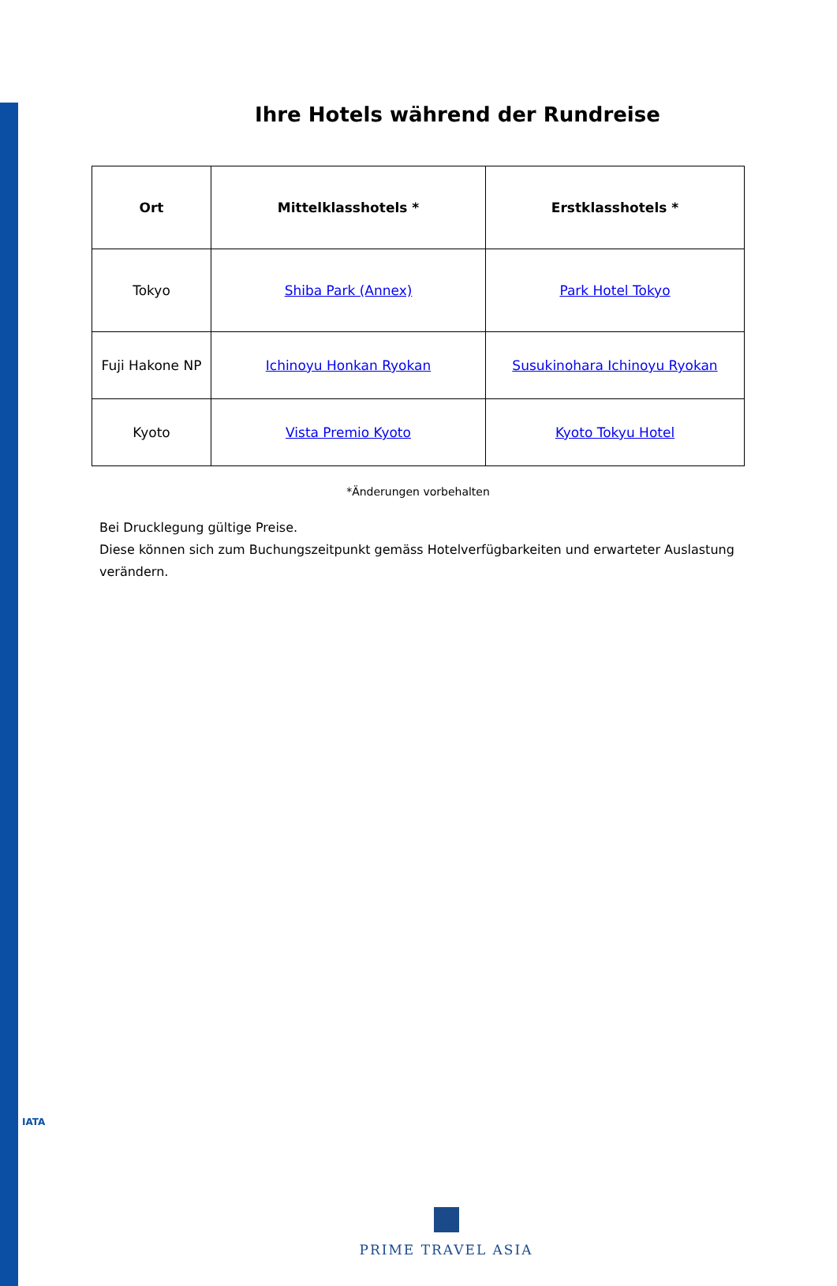Ihre Hotels während der Rundreise
| Ort | Mittelklasshotels * | Erstklasshotels * |
| --- | --- | --- |
| Tokyo | Shiba Park (Annex) | Park Hotel Tokyo |
| Fuji Hakone NP | Ichinoyu Honkan Ryokan | Susukinohara Ichinoyu Ryokan |
| Kyoto | Vista Premio Kyoto | Kyoto Tokyu Hotel |
*Änderungen vorbehalten
Bei Drucklegung gültige Preise.
Diese können sich zum Buchungszeitpunkt gemäss Hotelverfügbarkeiten und erwarteter Auslastung verändern.
IATA
PRIME TRAVEL ASIA